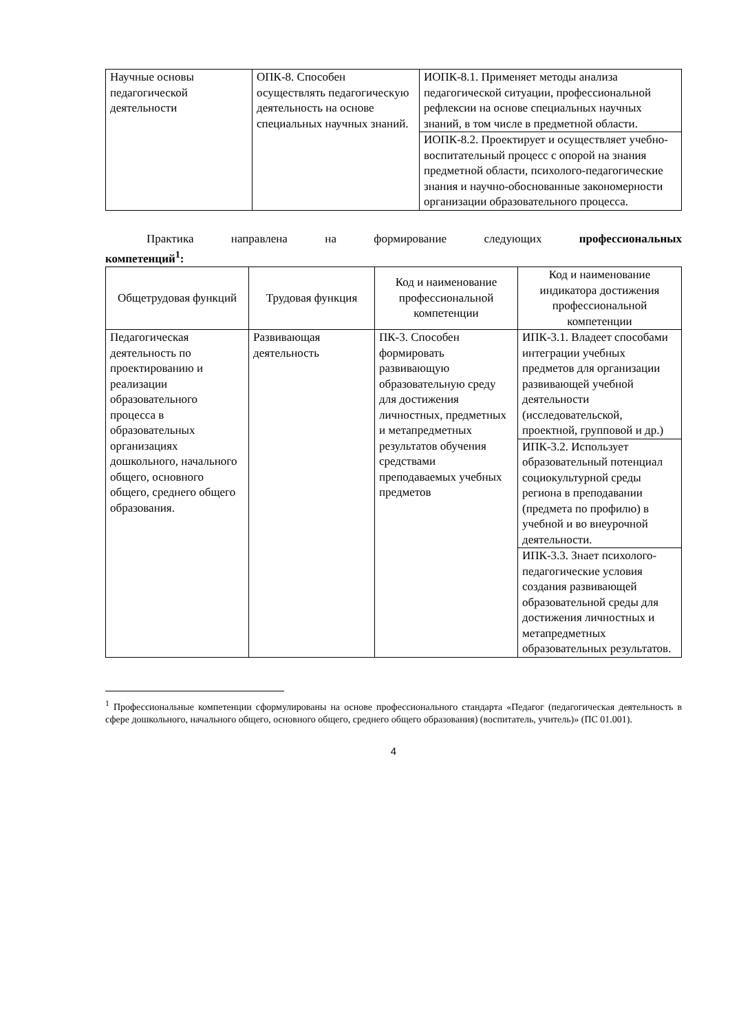| Научные основы педагогической деятельности | ОПК-8. Способен осуществлять педагогическую деятельность на основе специальных научных знаний. | ИОПК-8.1. Применяет методы анализа педагогической ситуации, профессиональной рефлексии на основе специальных научных знаний, в том числе в предметной области. |
| | | ИОПК-8.2. Проектирует и осуществляет учебно-воспитательный процесс с опорой на знания предметной области, психолого-педагогические знания и научно-обоснованные закономерности организации образовательного процесса. |
Практика направлена на формирование следующих профессиональных
компетенций<sup>1</sup>:
| Общетрудовая функций | Трудовая функция | Код и наименование профессиональной компетенции | Код и наименование индикатора достижения профессиональной компетенции |
| --- | --- | --- | --- |
| Педагогическая деятельность по проектированию и реализации образовательного процесса в образовательных организациях дошкольного, начального общего, основного общего, среднего общего образования. | Развивающая деятельность | ПК-3. Способен формировать развивающую образовательную среду для достижения личностных, предметных и метапредметных результатов обучения средствами преподаваемых учебных предметов | ИПК-3.1. Владеет способами интеграции учебных предметов для организации развивающей учебной деятельности (исследовательской, проектной, групповой и др.) |
| | | | ИПК-3.2. Использует образовательный потенциал социокультурной среды региона в преподавании (предмета по профилю) в учебной и во внеурочной деятельности. |
| | | | ИПК-3.3. Знает психолого-педагогические условия создания развивающей образовательной среды для достижения личностных и метапредметных образовательных результатов. |
<sup>1</sup> Профессиональные компетенции сформулированы на основе профессионального стандарта «Педагог (педагогическая деятельность в сфере дошкольного, начального общего, основного общего, среднего общего образования) (воспитатель, учитель)» (ПС 01.001).
4